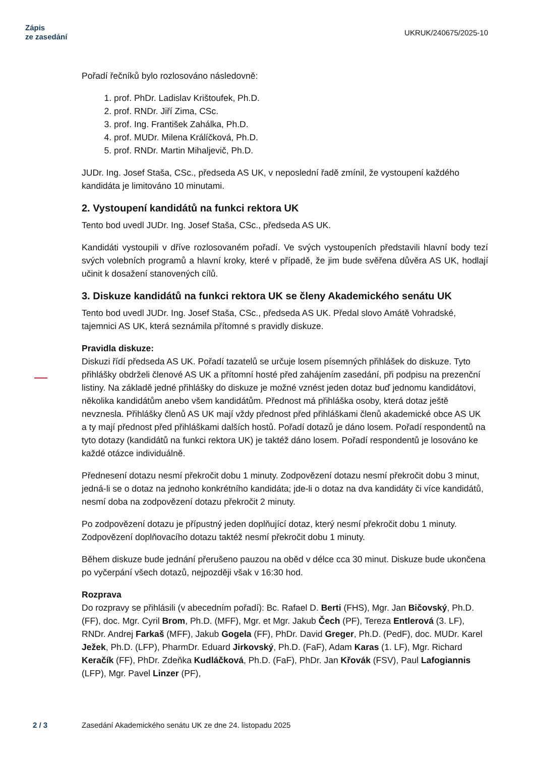Zápis
ze zasedání
UKRUK/240675/2025-10
Pořadí řečníků bylo rozlosováno následovně:
1. prof. PhDr. Ladislav Krištoufek, Ph.D.
2. prof. RNDr. Jiří Zima, CSc.
3. prof. Ing. František Zahálka, Ph.D.
4. prof. MUDr. Milena Králíčková, Ph.D.
5. prof. RNDr. Martin Mihaljevič, Ph.D.
JUDr. Ing. Josef Staša, CSc., předseda AS UK, v neposlední řadě zmínil, že vystoupení každého kandidáta je limitováno 10 minutami.
2. Vystoupení kandidátů na funkci rektora UK
Tento bod uvedl JUDr. Ing. Josef Staša, CSc., předseda AS UK.
Kandidáti vystoupili v dříve rozlosovaném pořadí. Ve svých vystoupeních představili hlavní body tezí svých volebních programů a hlavní kroky, které v případě, že jim bude svěřena důvěra AS UK, hodlají učinit k dosažení stanovených cílů.
3. Diskuze kandidátů na funkci rektora UK se členy Akademického senátu UK
Tento bod uvedl JUDr. Ing. Josef Staša, CSc., předseda AS UK. Předal slovo Amátě Vohradské, tajemnici AS UK, která seznámila přítomné s pravidly diskuze.
Pravidla diskuze:
Diskuzi řídí předseda AS UK. Pořadí tazatelů se určuje losem písemných přihlášek do diskuze. Tyto přihlášky obdrželi členové AS UK a přítomní hosté před zahájením zasedání, při podpisu na prezenční listiny. Na základě jedné přihlášky do diskuze je možné vznést jeden dotaz buď jednomu kandidátovi, několika kandidátům anebo všem kandidátům. Přednost má přihláška osoby, která dotaz ještě nevznesla. Přihlášky členů AS UK mají vždy přednost před přihláškami členů akademické obce AS UK a ty mají přednost před přihláškami dalších hostů. Pořadí dotazů je dáno losem. Pořadí respondentů na tyto dotazy (kandidátů na funkci rektora UK) je taktéž dáno losem. Pořadí respondentů je losováno ke každé otázce individuálně.
Přednesení dotazu nesmí překročit dobu 1 minuty. Zodpovězení dotazu nesmí překročit dobu 3 minut, jedná-li se o dotaz na jednoho konkrétního kandidáta; jde-li o dotaz na dva kandidáty či více kandidátů, nesmí doba na zodpovězení dotazu překročit 2 minuty.
Po zodpovězení dotazu je přípustný jeden doplňující dotaz, který nesmí překročit dobu 1 minuty. Zodpovězení doplňovacího dotazu taktéž nesmí překročit dobu 1 minuty.
Během diskuze bude jednání přerušeno pauzou na oběd v délce cca 30 minut. Diskuze bude ukončena po vyčerpání všech dotazů, nejpozději však v 16:30 hod.
Rozprava
Do rozpravy se přihlásili (v abecedním pořadí): Bc. Rafael D. Berti (FHS), Mgr. Jan Bičovský, Ph.D. (FF), doc. Mgr. Cyril Brom, Ph.D. (MFF), Mgr. et Mgr. Jakub Čech (PF), Tereza Entlerová (3. LF), RNDr. Andrej Farkaš (MFF), Jakub Gogela (FF), PhDr. David Greger, Ph.D. (PedF), doc. MUDr. Karel Ježek, Ph.D. (LFP), PharmDr. Eduard Jirkovský, Ph.D. (FaF), Adam Karas (1. LF), Mgr. Richard Keračík (FF), PhDr. Zdeňka Kudláčková, Ph.D. (FaF), PhDr. Jan Křovák (FSV), Paul Lafogiannis (LFP), Mgr. Pavel Linzer (PF),
2 / 3 Zasedání Akademického senátu UK ze dne 24. listopadu 2025